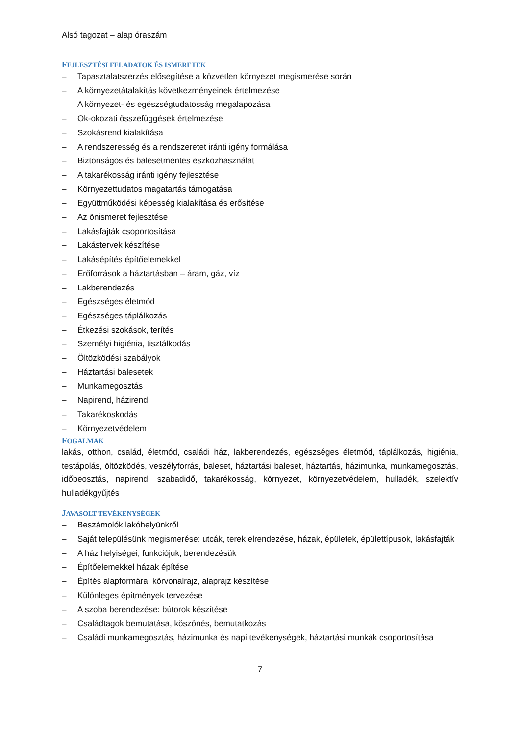Alsó tagozat – alap óraszám
FEJLESZTÉSI FELADATOK ÉS ISMERETEK
– Tapasztalatszerzés elősegítése a közvetlen környezet megismerése során
– A környezetátalakítás következményeinek értelmezése
– A környezet- és egészségtudatosság megalapozása
– Ok-okozati összefüggések értelmezése
– Szokásrend kialakítása
– A rendszeresség és a rendszeretet iránti igény formálása
– Biztonságos és balesetmentes eszközhasználat
– A takarékosság iránti igény fejlesztése
– Környezettudatos magatartás támogatása
– Együttműködési képesség kialakítása és erősítése
– Az önismeret fejlesztése
– Lakásfajták csoportosítása
– Lakástervek készítése
– Lakásépítés építőelemekkel
– Erőforrások a háztartásban – áram, gáz, víz
– Lakberendezés
– Egészséges életmód
– Egészséges táplálkozás
– Étkezési szokások, terítés
– Személyi higiénia, tisztálkodás
– Öltözködési szabályok
– Háztartási balesetek
– Munkamegosztás
– Napirend, házirend
– Takarékoskodás
– Környezetvédelem
FOGALMAK
lakás, otthon, család, életmód, családi ház, lakberendezés, egészséges életmód, táplálkozás, higiénia, testápolás, öltözködés, veszélyforrás, baleset, háztartási baleset, háztartás, házimunka, munkamegosztás, időbeosztás, napirend, szabadidő, takarékosság, környezet, környezetvédelem, hulladék, szelektív hulladékgyűjtés
JAVASOLT TEVÉKENYSÉGEK
– Beszámolók lakóhelyünkről
– Saját településünk megismerése: utcák, terek elrendezése, házak, épületek, épülettípusok, lakásfajták
– A ház helyiségei, funkciójuk, berendezésük
– Építőelemekkel házak építése
– Építés alapformára, körvonalrajz, alaprajz készítése
– Különleges építmények tervezése
– A szoba berendezése: bútorok készítése
– Családtagok bemutatása, köszönés, bemutatkozás
– Családi munkamegosztás, házimunka és napi tevékenységek, háztartási munkák csoportosítása
7